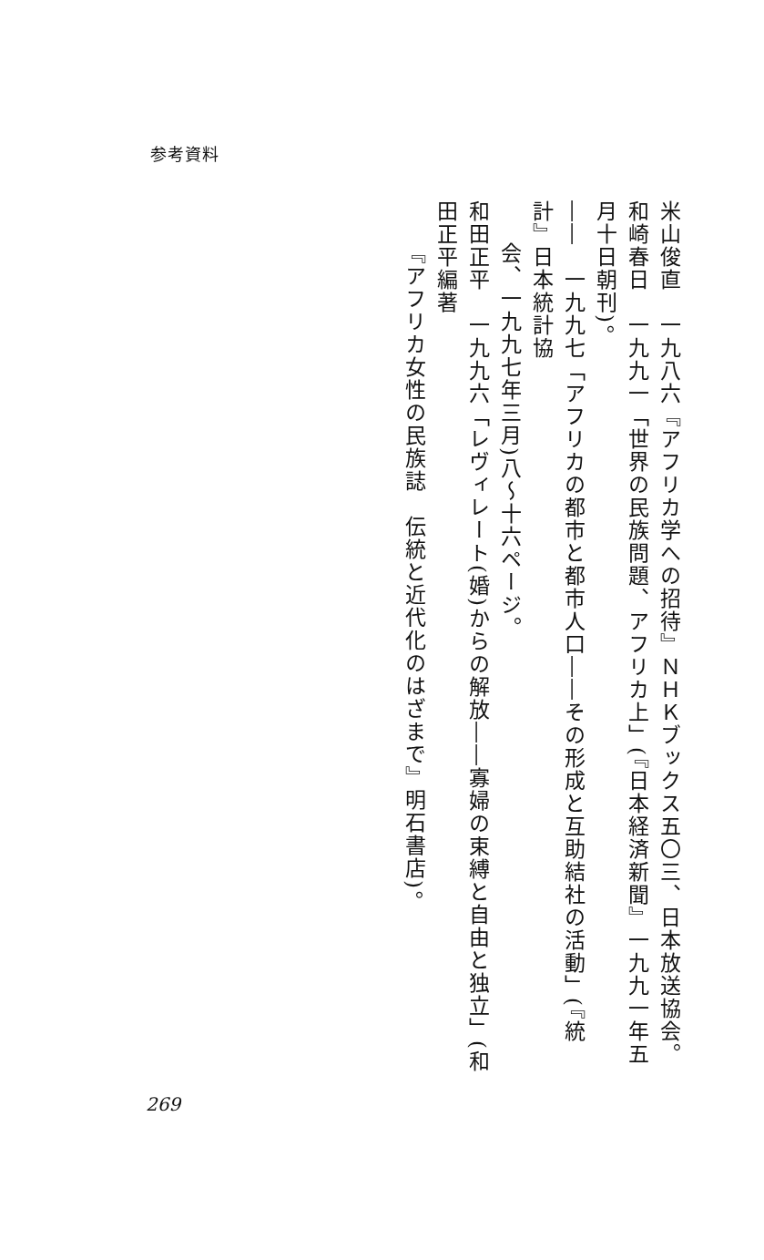参考資料
米山俊直　一九八六『アフリカ学への招待』ＮＨＫブックス五〇三、日本放送協会。
和崎春日　一九九一「世界の民族問題、アフリカ上」(『日本経済新聞』一九九一年五月十日朝刊)。
――　一九九七「アフリカの都市と都市人口――その形成と互助結社の活動」(『統計』日本統計協
会、一九九七年三月)八～十六ページ。
和田正平　一九九六「レヴィレート(婚)からの解放――寡婦の束縛と自由と独立」(和田正平編著
『アフリカ女性の民族誌　伝統と近代化のはざまで』明石書店)。
269